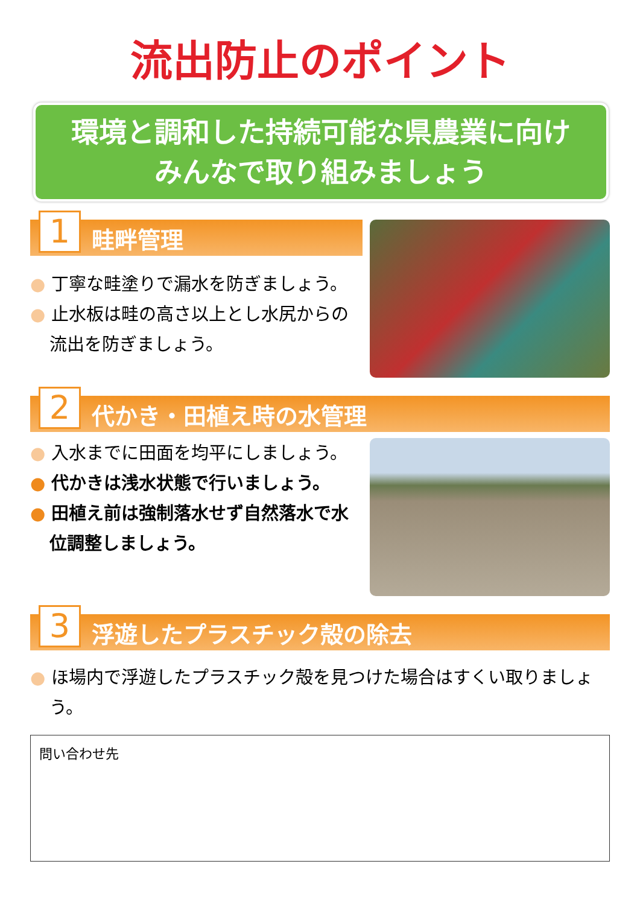流出防止のポイント
環境と調和した持続可能な県農業に向け
みんなで取り組みましょう
1
畦畔管理
● 丁寧な畦塗りで漏水を防ぎましょう。
● 止水板は畦の高さ以上とし水尻からの流出を防ぎましょう。
2
代かき・田植え時の水管理
● 入水までに田面を均平にしましょう。
● 代かきは浅水状態で行いましょう。
● 田植え前は強制落水せず自然落水で水位調整しましょう。
3
浮遊したプラスチック殻の除去
● ほ場内で浮遊したプラスチック殻を見つけた場合はすくい取りましょう。
問い合わせ先